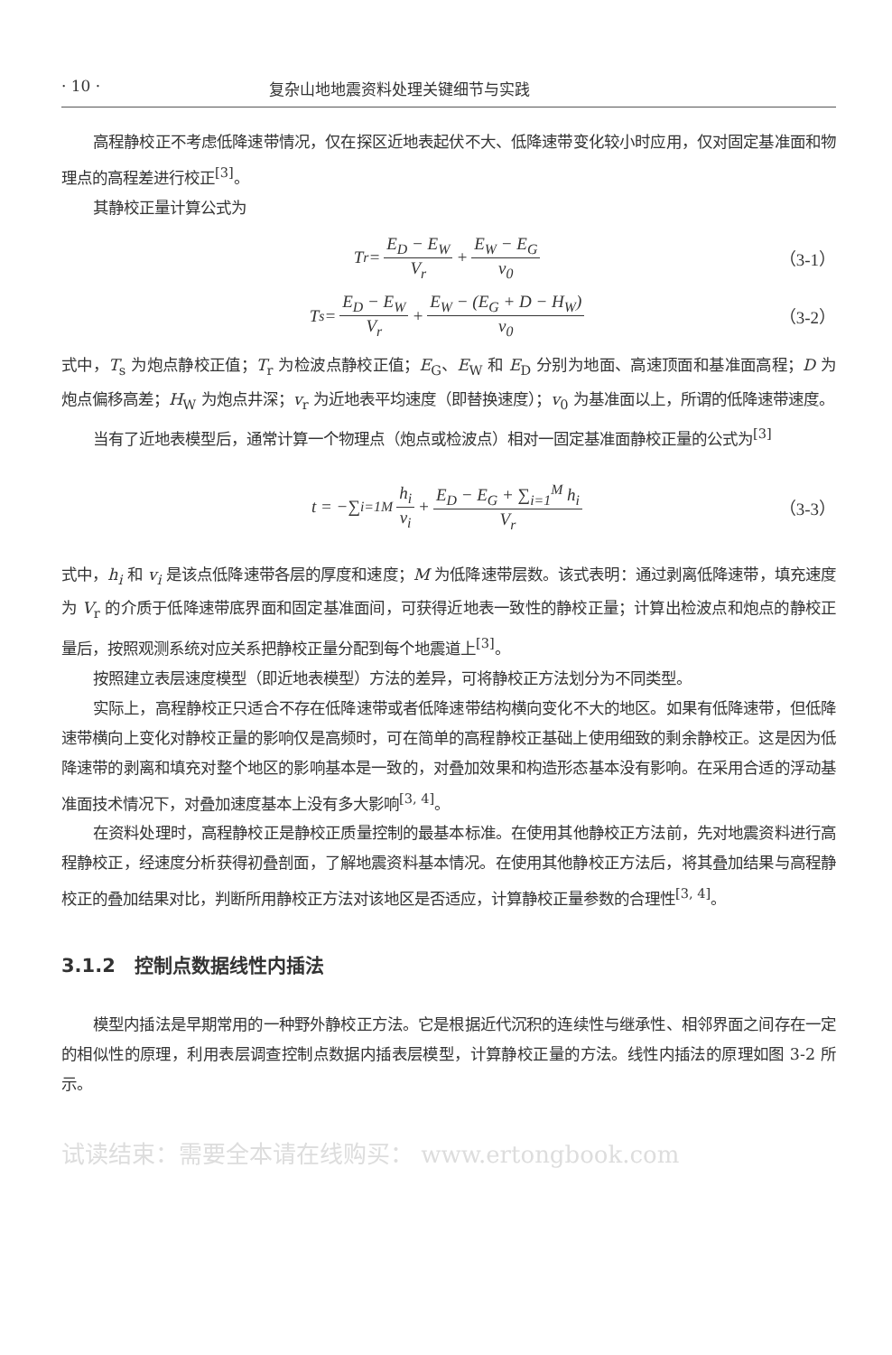· 10 · 复杂山地地震资料处理关键细节与实践
高程静校正不考虑低降速带情况，仅在探区近地表起伏不大、低降速带变化较小时应用，仅对固定基准面和物理点的高程差进行校正<sup>[3]</sup>。
其静校正量计算公式为
T<sub>r</sub> = E<sub>D</sub> − E<sub>W</sub> V<sub>r</sub> + E<sub>W</sub> − E<sub>G</sub> v<sub>0</sub> （3-1）
T<sub>s</sub> = E<sub>D</sub> − E<sub>W</sub> V<sub>r</sub> + E<sub>W</sub> − (E<sub>G</sub> + D − H<sub>W</sub>) v<sub>0</sub> （3-2）
式中，T<sub>s</sub> 为炮点静校正值；T<sub>r</sub> 为检波点静校正值；E<sub>G</sub>、E<sub>W</sub> 和 E<sub>D</sub> 分别为地面、高速顶面和基准面高程；D 为炮点偏移高差；H<sub>W</sub> 为炮点井深；v<sub>r</sub> 为近地表平均速度（即替换速度）；v<sub>0</sub> 为基准面以上，所谓的低降速带速度。
当有了近地表模型后，通常计算一个物理点（炮点或检波点）相对一固定基准面静校正量的公式为<sup>[3]</sup>
t = −∑<sub>i=1</sub><sup>M</sup> h<sub>i</sub> v<sub>i</sub> + E<sub>D</sub> − E<sub>G</sub> + ∑<sub>i=1</sub><sup>M</sup> h<sub>i</sub> V<sub>r</sub> （3-3）
式中，h<sub>i</sub> 和 v<sub>i</sub> 是该点低降速带各层的厚度和速度；M 为低降速带层数。该式表明：通过剥离低降速带，填充速度为 V<sub>r</sub> 的介质于低降速带底界面和固定基准面间，可获得近地表一致性的静校正量；计算出检波点和炮点的静校正量后，按照观测系统对应关系把静校正量分配到每个地震道上<sup>[3]</sup>。
按照建立表层速度模型（即近地表模型）方法的差异，可将静校正方法划分为不同类型。
实际上，高程静校正只适合不存在低降速带或者低降速带结构横向变化不大的地区。如果有低降速带，但低降速带横向上变化对静校正量的影响仅是高频时，可在简单的高程静校正基础上使用细致的剩余静校正。这是因为低降速带的剥离和填充对整个地区的影响基本是一致的，对叠加效果和构造形态基本没有影响。在采用合适的浮动基准面技术情况下，对叠加速度基本上没有多大影响<sup>[3, 4]</sup>。
在资料处理时，高程静校正是静校正质量控制的最基本标准。在使用其他静校正方法前，先对地震资料进行高程静校正，经速度分析获得初叠剖面，了解地震资料基本情况。在使用其他静校正方法后，将其叠加结果与高程静校正的叠加结果对比，判断所用静校正方法对该地区是否适应，计算静校正量参数的合理性<sup>[3, 4]</sup>。
3.1.2　控制点数据线性内插法
模型内插法是早期常用的一种野外静校正方法。它是根据近代沉积的连续性与继承性、相邻界面之间存在一定的相似性的原理，利用表层调查控制点数据内插表层模型，计算静校正量的方法。线性内插法的原理如图 3-2 所示。
试读结束：需要全本请在线购买： www.ertongbook.com